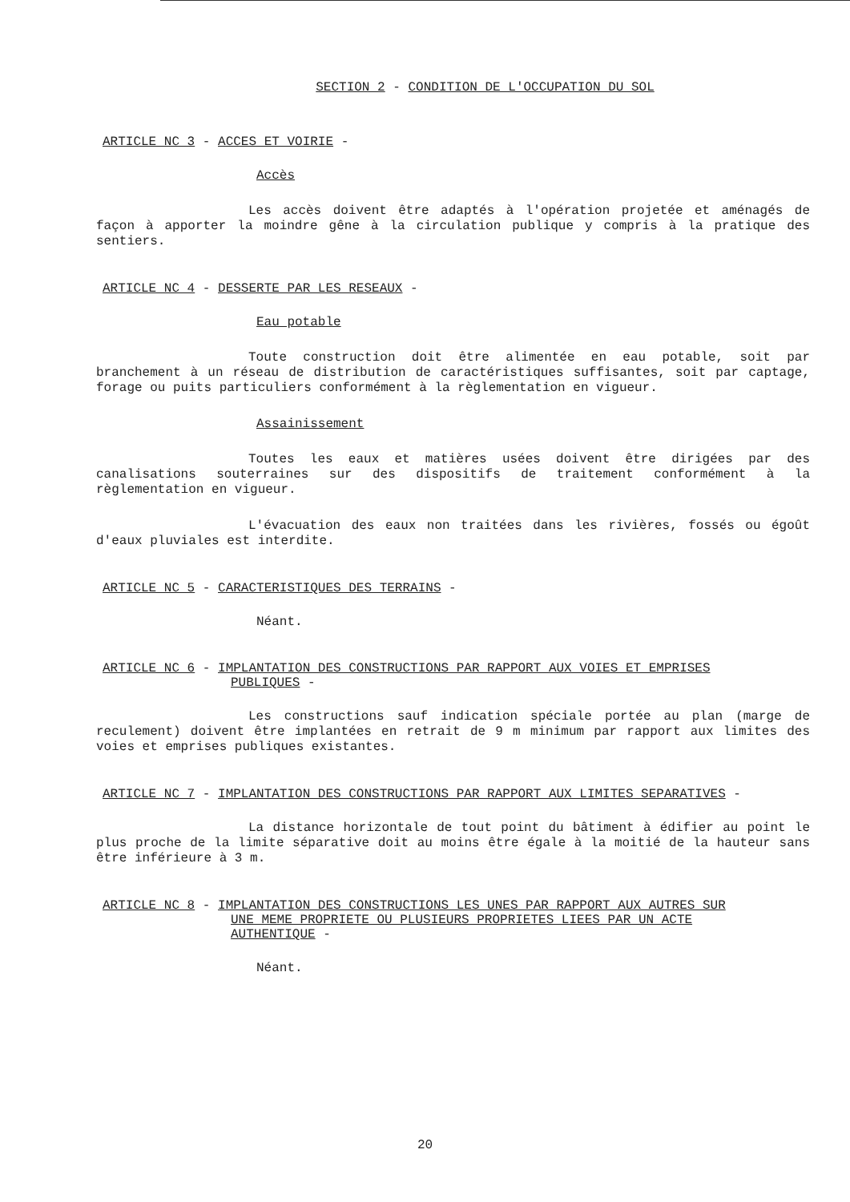SECTION 2 - CONDITION DE L'OCCUPATION DU SOL
ARTICLE NC 3 - ACCES ET VOIRIE -
Accès
Les accès doivent être adaptés à l'opération projetée et aménagés de façon à apporter la moindre gêne à la circulation publique y compris à la pratique des sentiers.
ARTICLE NC 4 - DESSERTE PAR LES RESEAUX -
Eau potable
Toute construction doit être alimentée en eau potable, soit par branchement à un réseau de distribution de caractéristiques suffisantes, soit par captage, forage ou puits particuliers conformément à la règlementation en vigueur.
Assainissement
Toutes les eaux et matières usées doivent être dirigées par des canalisations souterraines sur des dispositifs de traitement conformément à la règlementation en vigueur.
L'évacuation des eaux non traitées dans les rivières, fossés ou égoût d'eaux pluviales est interdite.
ARTICLE NC 5 - CARACTERISTIQUES DES TERRAINS -
Néant.
ARTICLE NC 6 - IMPLANTATION DES CONSTRUCTIONS PAR RAPPORT AUX VOIES ET EMPRISES
PUBLIQUES -
Les constructions sauf indication spéciale portée au plan (marge de reculement) doivent être implantées en retrait de 9 m minimum par rapport aux limites des voies et emprises publiques existantes.
ARTICLE NC 7 - IMPLANTATION DES CONSTRUCTIONS PAR RAPPORT AUX LIMITES SEPARATIVES -
La distance horizontale de tout point du bâtiment à édifier au point le plus proche de la limite séparative doit au moins être égale à la moitié de la hauteur sans être inférieure à 3 m.
ARTICLE NC 8 - IMPLANTATION DES CONSTRUCTIONS LES UNES PAR RAPPORT AUX AUTRES SUR
UNE MEME PROPRIETE OU PLUSIEURS PROPRIETES LIEES PAR UN ACTE
AUTHENTIQUE -
Néant.
20